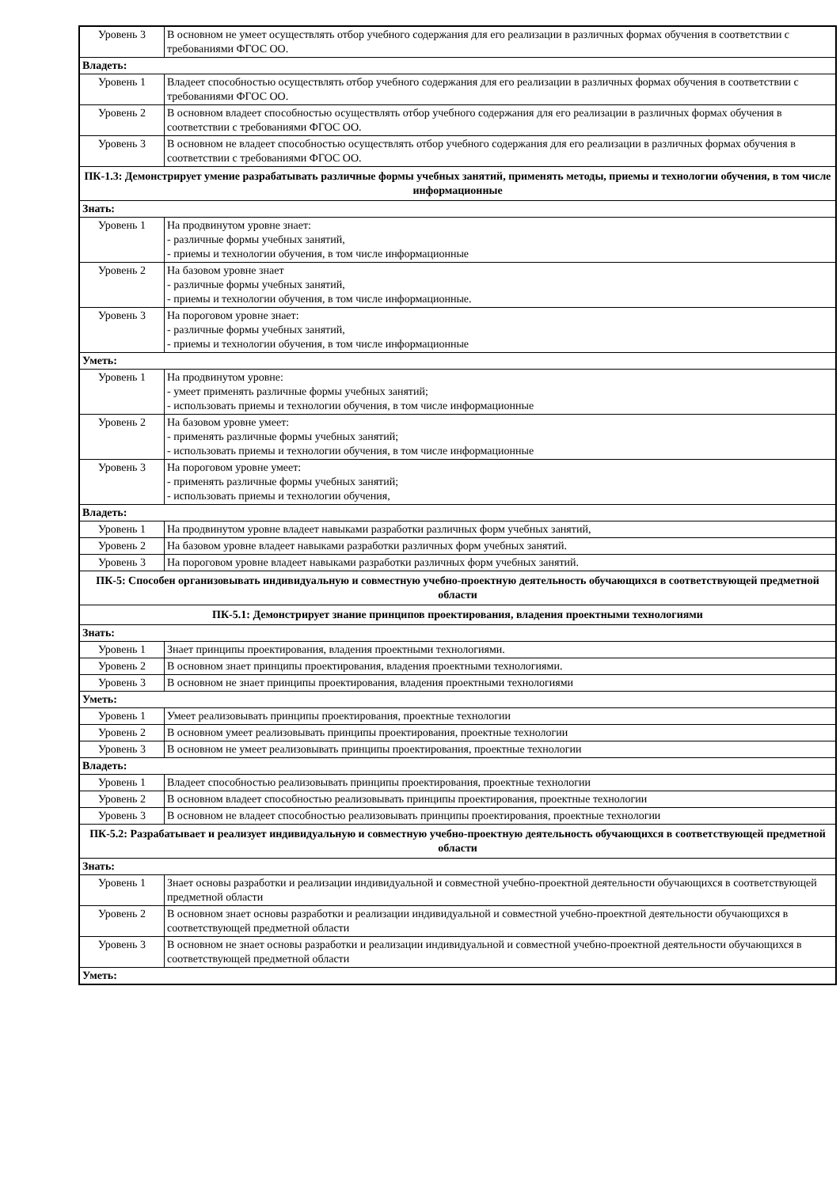| Уровень 3 | В основном не умеет осуществлять отбор учебного содержания для его реализации в различных формах обучения в соответствии с требованиями ФГОС ОО. |
| Владеть: | |
| Уровень 1 | Владеет способностью осуществлять отбор учебного содержания для его реализации в различных формах обучения в соответствии с требованиями ФГОС ОО. |
| Уровень 2 | В основном владеет способностью осуществлять отбор учебного содержания для его реализации в различных формах обучения в соответствии с требованиями ФГОС ОО. |
| Уровень 3 | В основном не владеет способностью осуществлять отбор учебного содержания для его реализации в различных формах обучения в соответствии с требованиями ФГОС ОО. |
| ПК-1.3: Демонстрирует умение разрабатывать различные формы учебных занятий, применять методы, приемы и технологии обучения, в том числе информационные | |
| Знать: | |
| Уровень 1 | На продвинутом уровне знает: - различные формы учебных занятий, - приемы и технологии обучения, в том числе информационные |
| Уровень 2 | На базовом уровне знает - различные формы учебных занятий, - приемы и технологии обучения, в том числе информационные. |
| Уровень 3 | На пороговом уровне знает: - различные формы учебных занятий, - приемы и технологии обучения, в том числе информационные |
| Уметь: | |
| Уровень 1 | На продвинутом уровне: - умеет применять различные формы учебных занятий; - использовать приемы и технологии обучения, в том числе информационные |
| Уровень 2 | На базовом уровне умеет: - применять различные формы учебных занятий; - использовать приемы и технологии обучения, в том числе информационные |
| Уровень 3 | На пороговом уровне умеет: - применять различные формы учебных занятий; - использовать приемы и технологии обучения, |
| Владеть: | |
| Уровень 1 | На продвинутом уровне владеет навыками разработки различных форм учебных занятий, |
| Уровень 2 | На базовом уровне владеет навыками разработки различных форм учебных занятий. |
| Уровень 3 | На пороговом уровне владеет навыками разработки различных форм учебных занятий. |
| ПК-5: Способен организовывать индивидуальную и совместную учебно-проектную деятельность обучающихся в соответствующей предметной области | |
| ПК-5.1: Демонстрирует знание принципов проектирования, владения проектными технологиями | |
| Знать: | |
| Уровень 1 | Знает принципы проектирования, владения проектными технологиями. |
| Уровень 2 | В основном знает принципы проектирования, владения проектными технологиями. |
| Уровень 3 | В основном не знает принципы проектирования, владения проектными технологиями |
| Уметь: | |
| Уровень 1 | Умеет реализовывать принципы проектирования, проектные технологии |
| Уровень 2 | В основном умеет реализовывать принципы проектирования, проектные технологии |
| Уровень 3 | В основном не умеет реализовывать принципы проектирования, проектные технологии |
| Владеть: | |
| Уровень 1 | Владеет способностью реализовывать принципы проектирования, проектные технологии |
| Уровень 2 | В основном владеет способностью реализовывать принципы проектирования, проектные технологии |
| Уровень 3 | В основном не владеет способностью реализовывать принципы проектирования, проектные технологии |
| ПК-5.2: Разрабатывает и реализует индивидуальную и совместную учебно-проектную деятельность обучающихся в соответствующей предметной области | |
| Знать: | |
| Уровень 1 | Знает основы разработки и реализации индивидуальной и совместной учебно-проектной деятельности обучающихся в соответствующей предметной области |
| Уровень 2 | В основном знает основы разработки и реализации индивидуальной и совместной учебно-проектной деятельности обучающихся в соответствующей предметной области |
| Уровень 3 | В основном не знает основы разработки и реализации индивидуальной и совместной учебно-проектной деятельности обучающихся в соответствующей предметной области |
| Уметь: | |